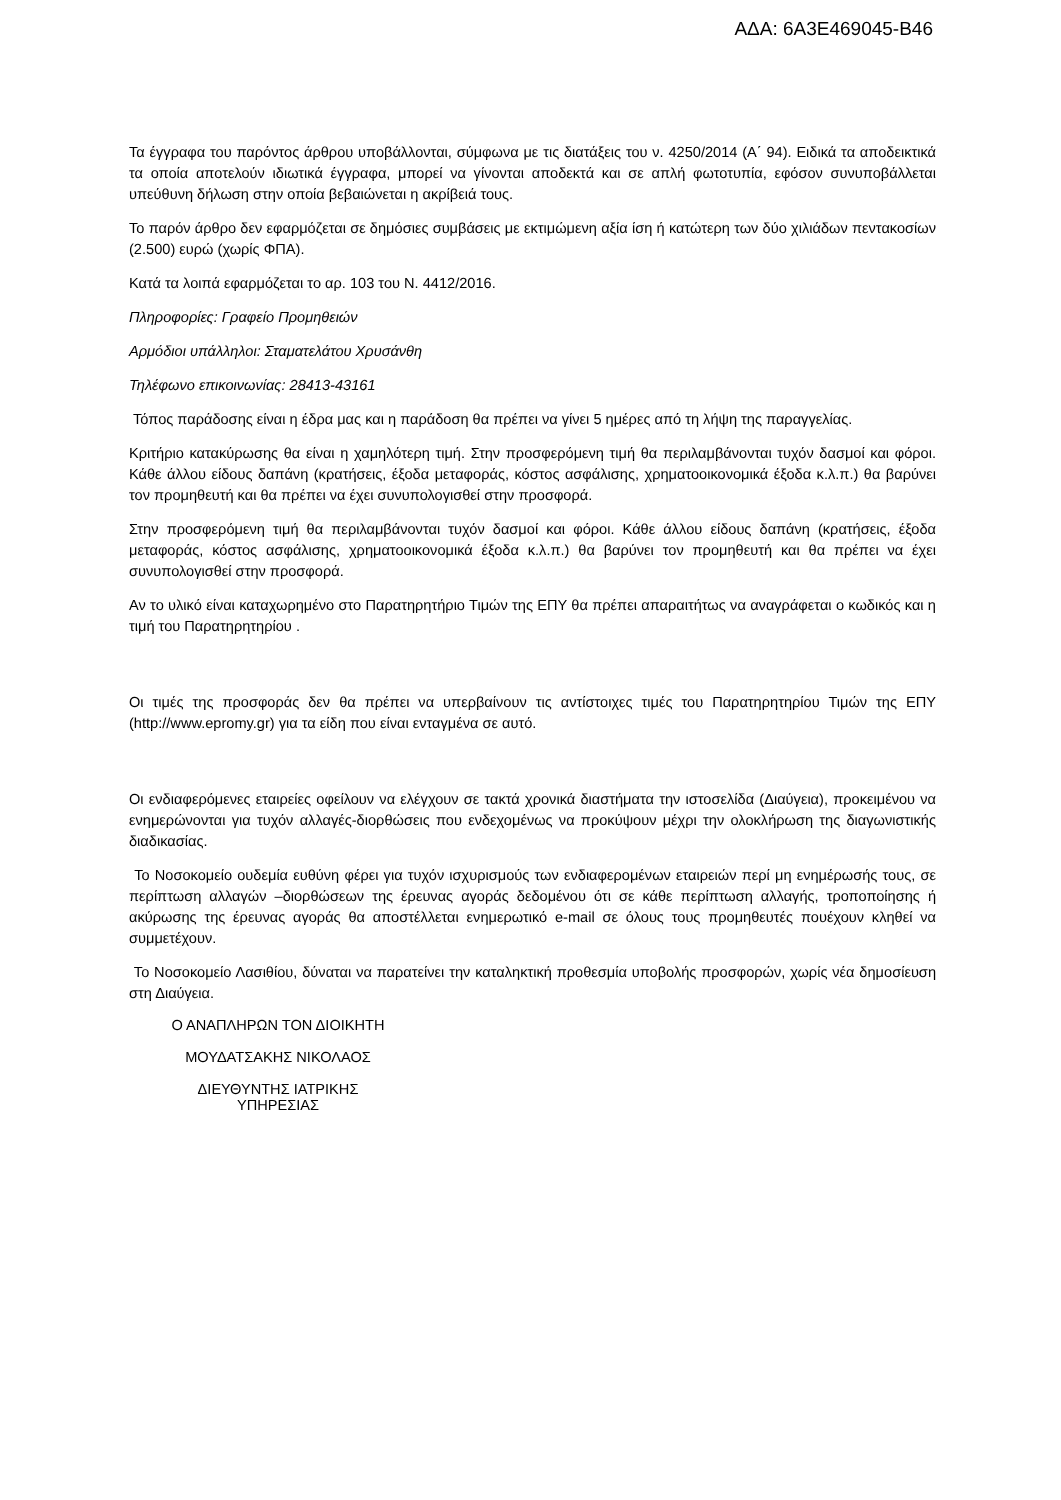ΑΔΑ: 6Α3Ε469045-Β46
Τα έγγραφα του παρόντος άρθρου υποβάλλονται, σύμφωνα με τις διατάξεις του ν. 4250/2014 (Α΄ 94). Ειδικά τα αποδεικτικά τα οποία αποτελούν ιδιωτικά έγγραφα, μπορεί να γίνονται αποδεκτά και σε απλή φωτοτυπία, εφόσον συνυποβάλλεται υπεύθυνη δήλωση στην οποία βεβαιώνεται η ακρίβειά τους.
Το παρόν άρθρο δεν εφαρμόζεται σε δημόσιες συμβάσεις με εκτιμώμενη αξία ίση ή κατώτερη των δύο χιλιάδων πεντακοσίων (2.500) ευρώ (χωρίς ΦΠΑ).
Κατά τα λοιπά εφαρμόζεται το αρ. 103 του Ν. 4412/2016.
Πληροφορίες: Γραφείο Προμηθειών
Αρμόδιοι υπάλληλοι: Σταματελάτου Χρυσάνθη
Τηλέφωνο επικοινωνίας: 28413-43161
Τόπος παράδοσης είναι η έδρα μας και η παράδοση θα πρέπει να γίνει 5 ημέρες από τη λήψη της παραγγελίας.
Κριτήριο κατακύρωσης θα είναι η χαμηλότερη τιμή. Στην προσφερόμενη τιμή θα περιλαμβάνονται τυχόν δασμοί και φόροι. Κάθε άλλου είδους δαπάνη (κρατήσεις, έξοδα μεταφοράς, κόστος ασφάλισης, χρηματοοικονομικά έξοδα κ.λ.π.) θα βαρύνει τον προμηθευτή και θα πρέπει να έχει συνυπολογισθεί στην προσφορά.
Στην προσφερόμενη τιμή θα περιλαμβάνονται τυχόν δασμοί και φόροι. Κάθε άλλου είδους δαπάνη (κρατήσεις, έξοδα μεταφοράς, κόστος ασφάλισης, χρηματοοικονομικά έξοδα κ.λ.π.) θα βαρύνει τον προμηθευτή και θα πρέπει να έχει συνυπολογισθεί στην προσφορά.
Αν το υλικό είναι καταχωρημένο στο Παρατηρητήριο Τιμών της ΕΠΥ θα πρέπει απαραιτήτως να αναγράφεται ο κωδικός και η τιμή του Παρατηρητηρίου .
Οι τιμές της προσφοράς δεν θα πρέπει να υπερβαίνουν τις αντίστοιχες τιμές του Παρατηρητηρίου Τιμών της ΕΠΥ (http://www.epromy.gr) για τα είδη που είναι ενταγμένα σε αυτό.
Οι ενδιαφερόμενες εταιρείες οφείλουν να ελέγχουν σε τακτά χρονικά διαστήματα την ιστοσελίδα (Διαύγεια), προκειμένου να ενημερώνονται για τυχόν αλλαγές-διορθώσεις που ενδεχομένως να προκύψουν μέχρι την ολοκλήρωση της διαγωνιστικής διαδικασίας.
Το Νοσοκομείο ουδεμία ευθύνη φέρει για τυχόν ισχυρισμούς των ενδιαφερομένων εταιρειών περί μη ενημέρωσής τους, σε περίπτωση αλλαγών –διορθώσεων της έρευνας αγοράς δεδομένου ότι σε κάθε περίπτωση αλλαγής, τροποποίησης ή ακύρωσης της έρευνας αγοράς θα αποστέλλεται ενημερωτικό e-mail σε όλους τους προμηθευτές πουέχουν κληθεί να συμμετέχουν.
Το Νοσοκομείο Λασιθίου, δύναται να παρατείνει την καταληκτική προθεσμία υποβολής προσφορών, χωρίς νέα δημοσίευση στη Διαύγεια.
Ο ΑΝΑΠΛΗΡΩΝ ΤΟΝ ΔΙΟΙΚΗΤΗ
ΜΟΥΔΑΤΣΑΚΗΣ ΝΙΚΟΛΑΟΣ
ΔΙΕΥΘΥΝΤΗΣ ΙΑΤΡΙΚΗΣ
ΥΠΗΡΕΣΙΑΣ